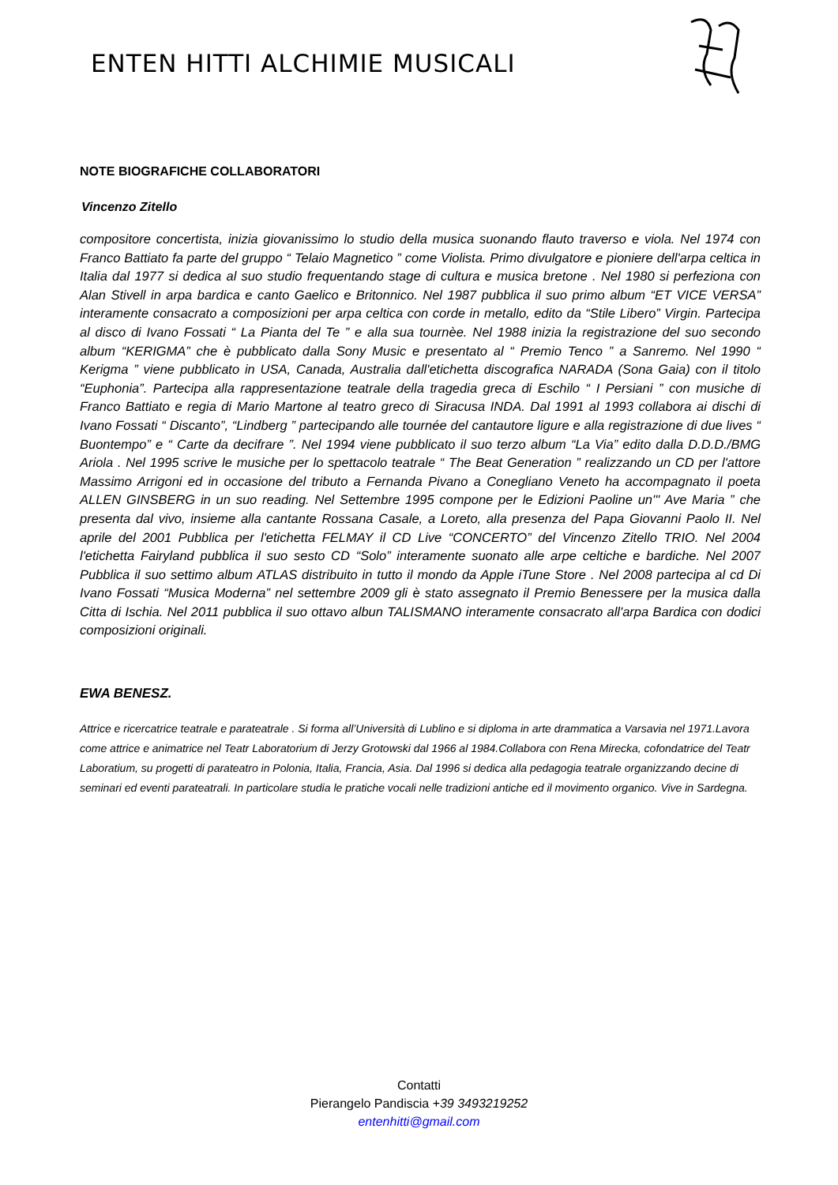ENTEN HITTI ALCHIMIE MUSICALI
NOTE BIOGRAFICHE COLLABORATORI
Vincenzo Zitello
compositore concertista, inizia giovanissimo lo studio della musica suonando flauto traverso e viola. Nel 1974 con Franco Battiato fa parte del gruppo “ Telaio Magnetico ” come Violista. Primo divulgatore e pioniere dell'arpa celtica in Italia dal 1977 si dedica al suo studio frequentando stage di cultura e musica bretone . Nel 1980 si perfeziona con Alan Stivell in arpa bardica e canto Gaelico e Britonnico. Nel 1987 pubblica il suo primo album “ET VICE VERSA” interamente consacrato a composizioni per arpa celtica con corde in metallo, edito da “Stile Libero” Virgin. Partecipa al disco di Ivano Fossati “ La Pianta del Te ” e alla sua tournèe. Nel 1988 inizia la registrazione del suo secondo album “KERIGMA” che è pubblicato dalla Sony Music e presentato al “ Premio Tenco ” a Sanremo. Nel 1990 “ Kerigma ” viene pubblicato in USA, Canada, Australia dall'etichetta discografica NARADA (Sona Gaia) con il titolo “Euphonia”. Partecipa alla rappresentazione teatrale della tragedia greca di Eschilo “ I Persiani ” con musiche di Franco Battiato e regia di Mario Martone al teatro greco di Siracusa INDA. Dal 1991 al 1993 collabora ai dischi di Ivano Fossati “ Discanto”, “Lindberg ” partecipando alle tournée del cantautore ligure e alla registrazione di due lives “ Buontempo” e “ Carte da decifrare ”. Nel 1994 viene pubblicato il suo terzo album “La Via” edito dalla D.D.D./BMG Ariola . Nel 1995 scrive le musiche per lo spettacolo teatrale “ The Beat Generation ” realizzando un CD per l'attore Massimo Arrigoni ed in occasione del tributo a Fernanda Pivano a Conegliano Veneto ha accompagnato il poeta ALLEN GINSBERG in un suo reading. Nel Settembre 1995 compone per le Edizioni Paoline un'" Ave Maria ” che presenta dal vivo, insieme alla cantante Rossana Casale, a Loreto, alla presenza del Papa Giovanni Paolo II. Nel aprile del 2001 Pubblica per l'etichetta FELMAY il CD Live “CONCERTO” del Vincenzo Zitello TRIO. Nel 2004 l'etichetta Fairyland pubblica il suo sesto CD “Solo” interamente suonato alle arpe celtiche e bardiche. Nel 2007 Pubblica il suo settimo album ATLAS distribuito in tutto il mondo da Apple iTune Store . Nel 2008 partecipa al cd Di Ivano Fossati “Musica Moderna” nel settembre 2009 gli è stato assegnato il Premio Benessere per la musica dalla Citta di Ischia. Nel 2011 pubblica il suo ottavo albun TALISMANO interamente consacrato all'arpa Bardica con dodici composizioni originali.
EWA BENESZ.
Attrice e ricercatrice teatrale e parateatrale . Si forma all’Università di Lublino e si diploma in arte drammatica a Varsavia nel 1971.Lavora come attrice e animatrice nel Teatr Laboratorium di Jerzy Grotowski dal 1966 al 1984.Collabora con Rena Mirecka, cofondatrice del Teatr Laboratium, su progetti di parateatro in Polonia, Italia, Francia, Asia. Dal 1996 si dedica alla pedagogia teatrale organizzando decine di seminari ed eventi parateatrali. In particolare studia le pratiche vocali nelle tradizioni antiche ed il movimento organico. Vive in Sardegna.
Contatti
Pierangelo Pandiscia +39 3493219252
entenhitti@gmail.com